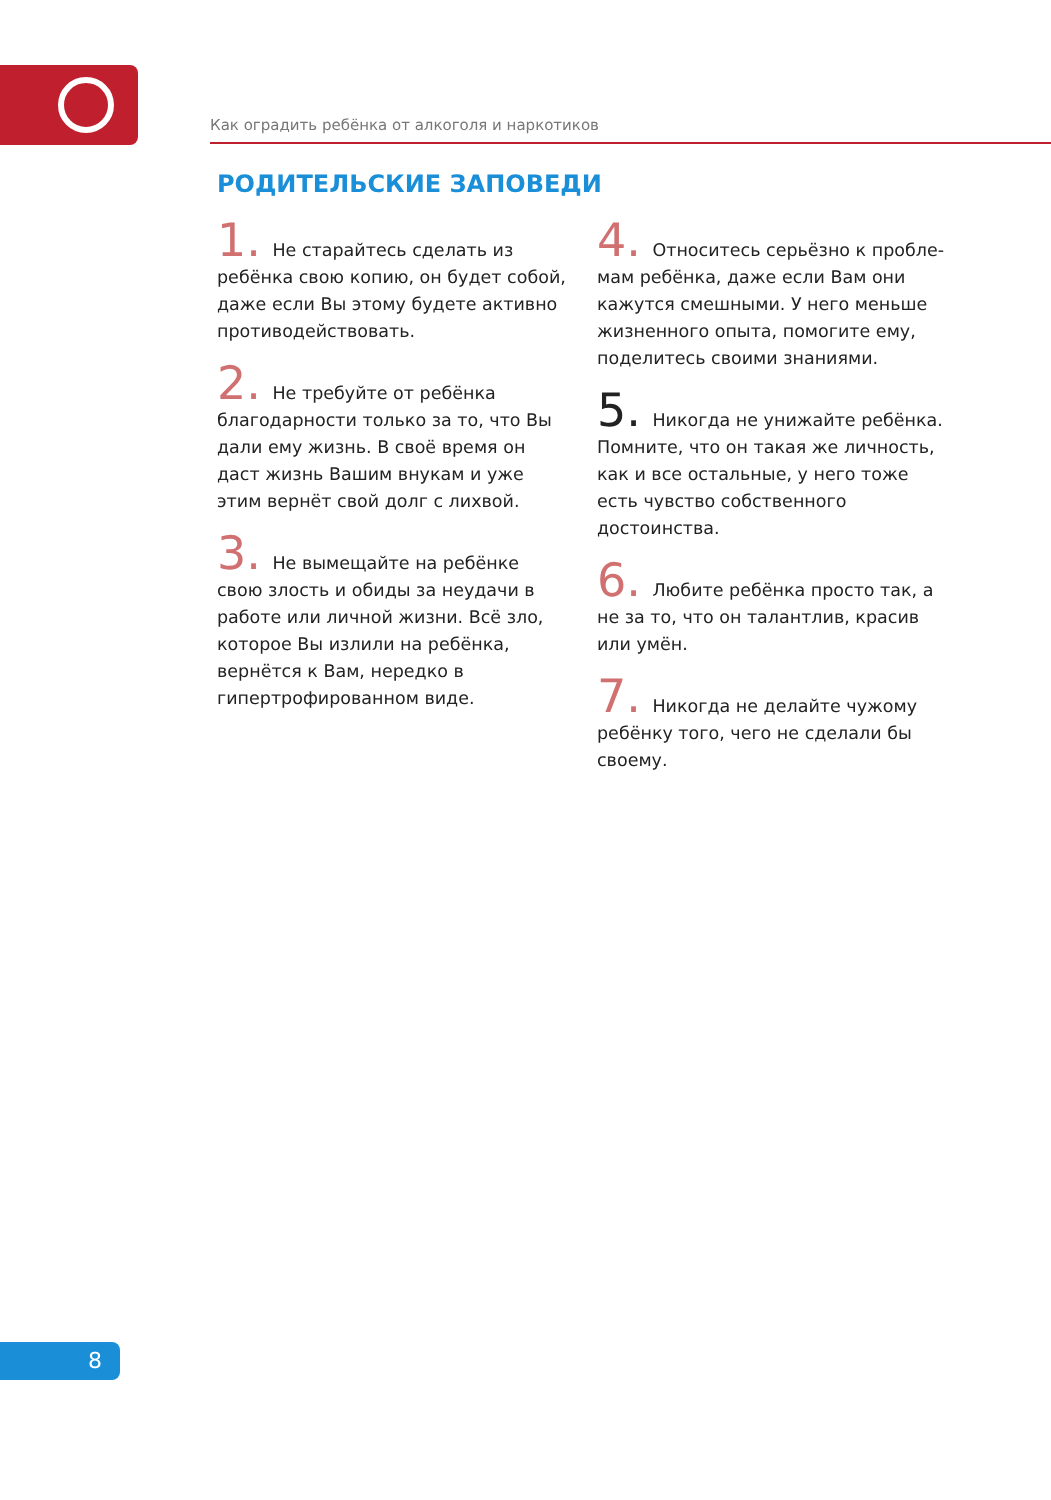Как оградить ребёнка от алкоголя и наркотиков
РОДИТЕЛЬСКИЕ ЗАПОВЕДИ
1. Не старайтесь сделать из ребёнка свою копию, он будет собой, даже если Вы этому будете активно противодей­ствовать.
2. Не требуйте от ребёнка благодар­ности только за то, что Вы дали ему жизнь. В своё время он даст жизнь Вашим внукам и уже этим вернёт свой долг с лихвой.
3. Не вымещайте на ребёнке свою злость и обиды за неудачи в работе или личной жизни. Всё зло, которое Вы излили на ребёнка, вернётся к Вам, нередко в гипертрофирован­ном виде.
4. Относитесь серьёзно к пробле­мам ребёнка, даже если Вам они кажутся смешными. У него меньше жизненного опыта, помогите ему, поделитесь своими знаниями.
5. Никогда не унижайте ребёнка. Помните, что он такая же личность, как и все остальные, у него тоже есть чувство собственного достоинства.
6. Любите ребёнка просто так, а не за то, что он талантлив, красив или умён.
7. Никогда не делайте чужому ребёнку того, чего не сделали бы своему.
8